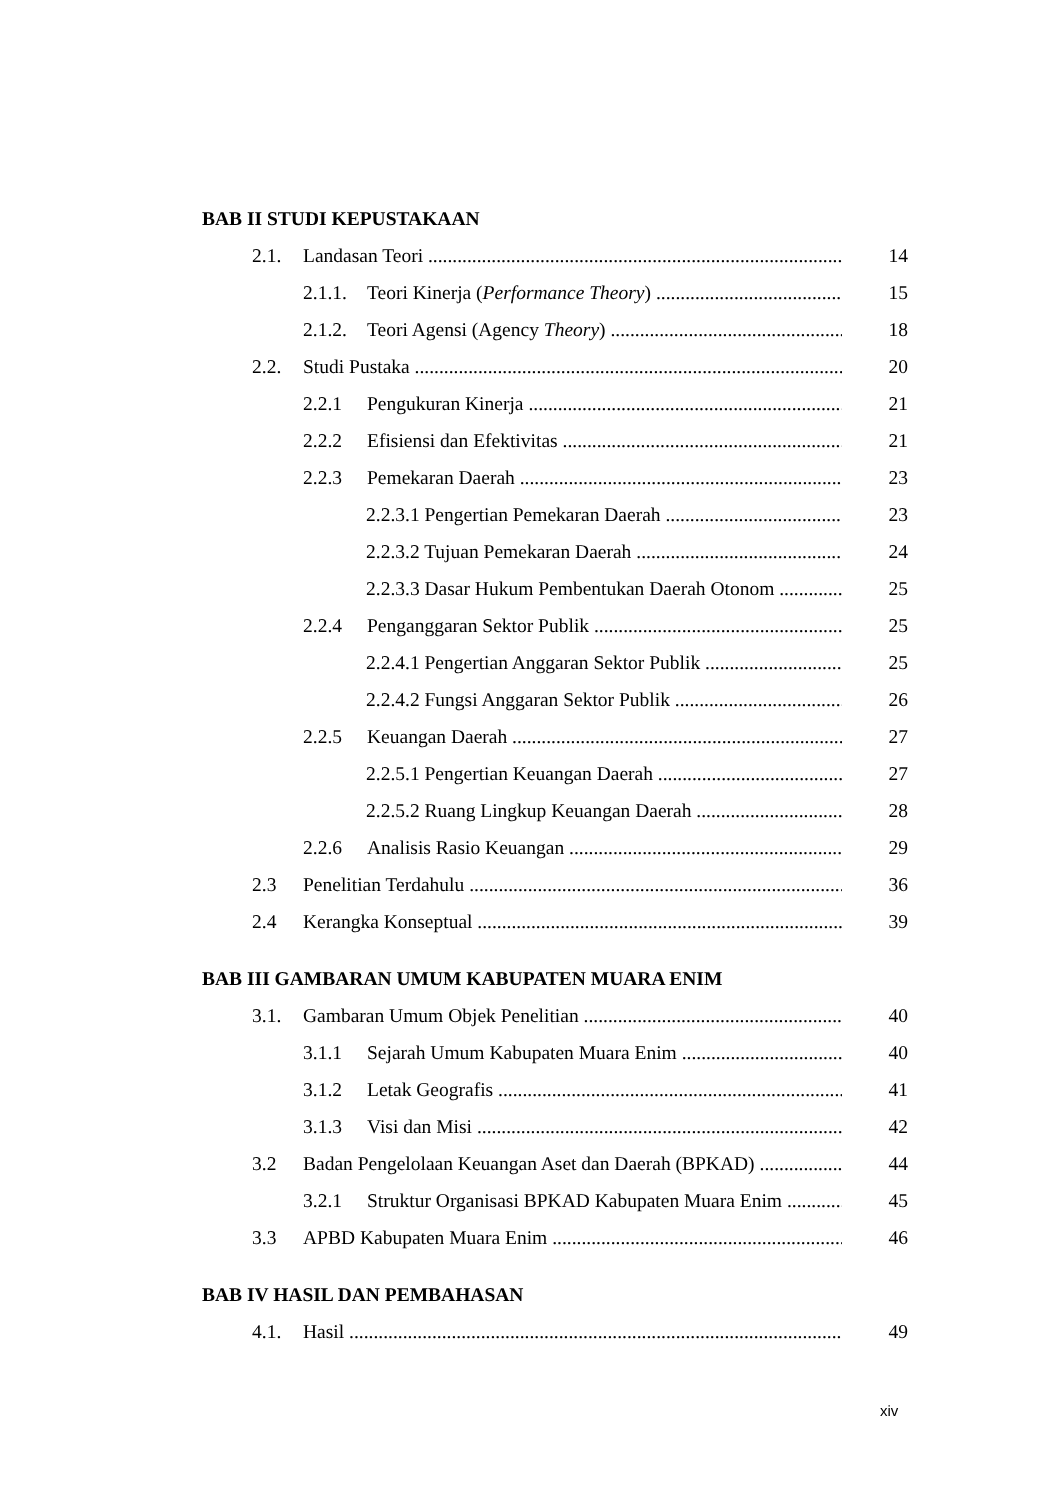BAB II STUDI KEPUSTAKAAN
2.1. Landasan Teori 14
2.1.1. Teori Kinerja (Performance Theory) 15
2.1.2. Teori Agensi (Agency Theory) 18
2.2. Studi Pustaka 20
2.2.1 Pengukuran Kinerja 21
2.2.2 Efisiensi dan Efektivitas 21
2.2.3 Pemekaran Daerah 23
2.2.3.1 Pengertian Pemekaran Daerah 23
2.2.3.2 Tujuan Pemekaran Daerah 24
2.2.3.3 Dasar Hukum Pembentukan Daerah Otonom 25
2.2.4 Penganggaran Sektor Publik 25
2.2.4.1 Pengertian Anggaran Sektor Publik 25
2.2.4.2 Fungsi Anggaran Sektor Publik 26
2.2.5 Keuangan Daerah 27
2.2.5.1 Pengertian Keuangan Daerah 27
2.2.5.2 Ruang Lingkup Keuangan Daerah 28
2.2.6 Analisis Rasio Keuangan 29
2.3 Penelitian Terdahulu 36
2.4 Kerangka Konseptual 39
BAB III GAMBARAN UMUM KABUPATEN MUARA ENIM
3.1. Gambaran Umum Objek Penelitian 40
3.1.1 Sejarah Umum Kabupaten Muara Enim 40
3.1.2 Letak Geografis 41
3.1.3 Visi dan Misi 42
3.2 Badan Pengelolaan Keuangan Aset dan Daerah (BPKAD) 44
3.2.1 Struktur Organisasi BPKAD Kabupaten Muara Enim 45
3.3 APBD Kabupaten Muara Enim 46
BAB IV HASIL DAN PEMBAHASAN
4.1. Hasil 49
xiv